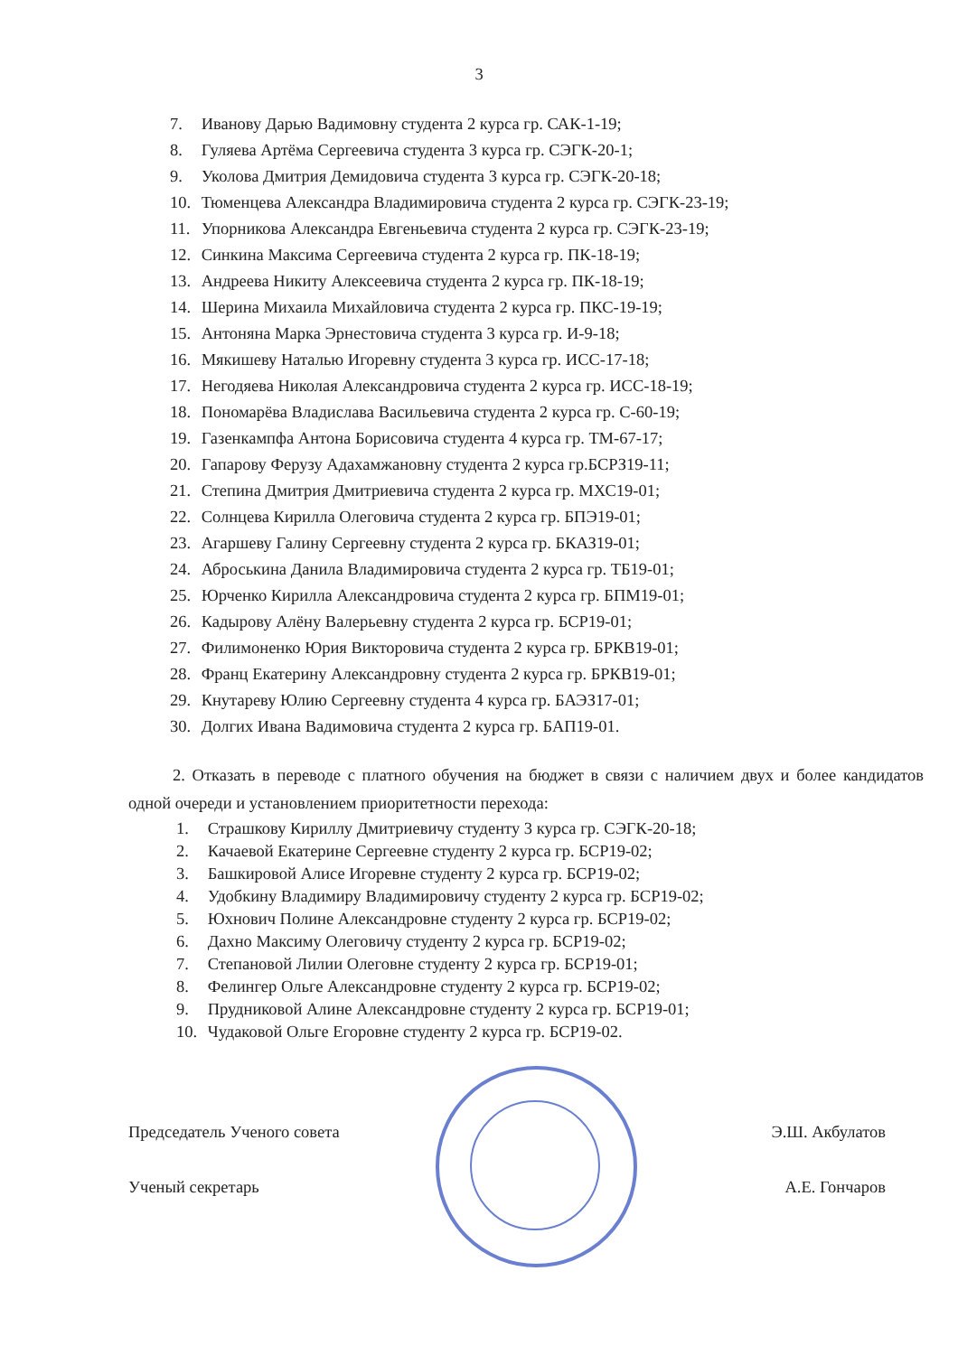3
7. Иванову Дарью Вадимовну студента 2 курса гр. САК-1-19;
8. Гуляева Артёма Сергеевича студента 3 курса гр. СЭГК-20-1;
9. Уколова Дмитрия Демидовича студента 3 курса гр. СЭГК-20-18;
10. Тюменцева Александра Владимировича студента 2 курса гр. СЭГК-23-19;
11. Упорникова Александра Евгеньевича студента 2 курса гр. СЭГК-23-19;
12. Синкина Максима Сергеевича студента 2 курса гр. ПК-18-19;
13. Андреева Никиту Алексеевича студента 2 курса гр. ПК-18-19;
14. Шерина Михаила Михайловича студента 2 курса гр. ПКС-19-19;
15. Антоняна Марка Эрнестовича студента 3 курса гр. И-9-18;
16. Мякишеву Наталью Игоревну студента 3 курса гр. ИСС-17-18;
17. Негодяева Николая Александровича студента 2 курса гр. ИСС-18-19;
18. Пономарёва Владислава Васильевича студента 2 курса гр. С-60-19;
19. Газенкампфа Антона Борисовича студента 4 курса гр. ТМ-67-17;
20. Гапарову Ферузу Адахамжановну студента 2 курса гр.БСРЗ19-11;
21. Степина Дмитрия Дмитриевича студента 2 курса гр. МХС19-01;
22. Солнцева Кирилла Олеговича студента 2 курса гр. БПЭ19-01;
23. Агаршеву Галину Сергеевну студента 2 курса гр. БКАЗ19-01;
24. Аброськина Данила Владимировича студента 2 курса гр. ТБ19-01;
25. Юрченко Кирилла Александровича студента 2 курса гр. БПМ19-01;
26. Кадырову Алёну Валерьевну студента 2 курса гр. БСР19-01;
27. Филимоненко Юрия Викторовича студента 2 курса гр. БРКВ19-01;
28. Франц Екатерину Александровну студента 2 курса гр. БРКВ19-01;
29. Кнутареву Юлию Сергеевну студента 4 курса гр. БАЭЗ17-01;
30. Долгих Ивана Вадимовича студента 2 курса гр. БАП19-01.
2. Отказать в переводе с платного обучения на бюджет в связи с наличием двух и более кандидатов одной очереди и установлением приоритетности перехода:
1. Страшкову Кириллу Дмитриевичу студенту 3 курса гр. СЭГК-20-18;
2. Качаевой Екатерине Сергеевне студенту 2 курса гр. БСР19-02;
3. Башкировой Алисе Игоревне студенту 2 курса гр. БСР19-02;
4. Удобкину Владимиру Владимировичу студенту 2 курса гр. БСР19-02;
5. Юхнович Полине Александровне студенту 2 курса гр. БСР19-02;
6. Дахно Максиму Олеговичу студенту 2 курса гр. БСР19-02;
7. Степановой Лилии Олеговне студенту 2 курса гр. БСР19-01;
8. Фелингер Ольге Александровне студенту 2 курса гр. БСР19-02;
9. Прудниковой Алине Александровне студенту 2 курса гр. БСР19-01;
10. Чудаковой Ольге Егоровне студенту 2 курса гр. БСР19-02.
Председатель Ученого совета Э.Ш. Акбулатов
Ученый секретарь А.Е. Гончаров